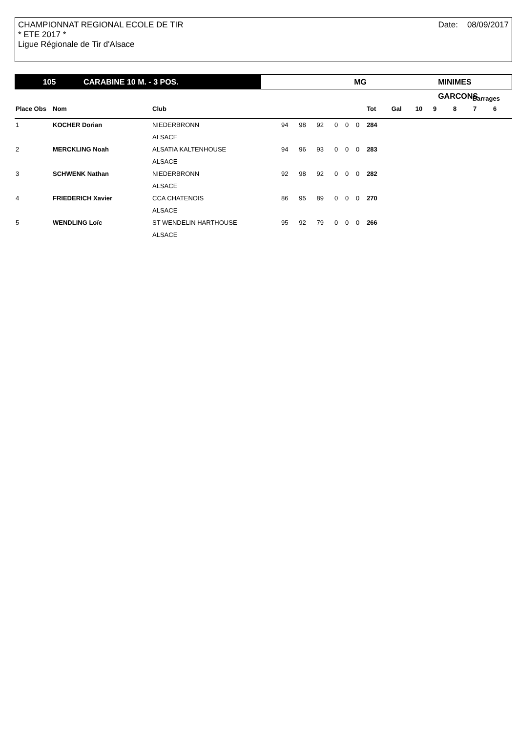CHAMPIONNAT REGIONAL ECOLE DE TIR
* ETE 2017 *
Ligue Régionale de Tir d'Alsace
Date: 08/09/2017
105 CARABINE 10 M. - 3 POS. MG MINIMES GARCONS
| | | | | | | | | | | | | Barrages | | | |
| --- | --- | --- | --- | --- | --- | --- | --- | --- | --- | --- | --- | --- | --- | --- | --- |
| Place Obs | Nom | Club | | | | | | | Tot | Gal | 10 | 9 | 8 | 7 | 6 |
| 1 | KOCHER Dorian | NIEDERBRONN | 94 | 98 | 92 | 0 | 0 | 0 | 284 | | | | | | |
| | | ALSACE | | | | | | | | | | | | | |
| 2 | MERCKLING Noah | ALSATIA KALTENHOUSE | 94 | 96 | 93 | 0 | 0 | 0 | 283 | | | | | | |
| | | ALSACE | | | | | | | | | | | | | |
| 3 | SCHWENK Nathan | NIEDERBRONN | 92 | 98 | 92 | 0 | 0 | 0 | 282 | | | | | | |
| | | ALSACE | | | | | | | | | | | | | |
| 4 | FRIEDERICH Xavier | CCA CHATENOIS | 86 | 95 | 89 | 0 | 0 | 0 | 270 | | | | | | |
| | | ALSACE | | | | | | | | | | | | | |
| 5 | WENDLING Loïc | ST WENDELIN HARTHOUSE | 95 | 92 | 79 | 0 | 0 | 0 | 266 | | | | | | |
| | | ALSACE | | | | | | | | | | | | | |